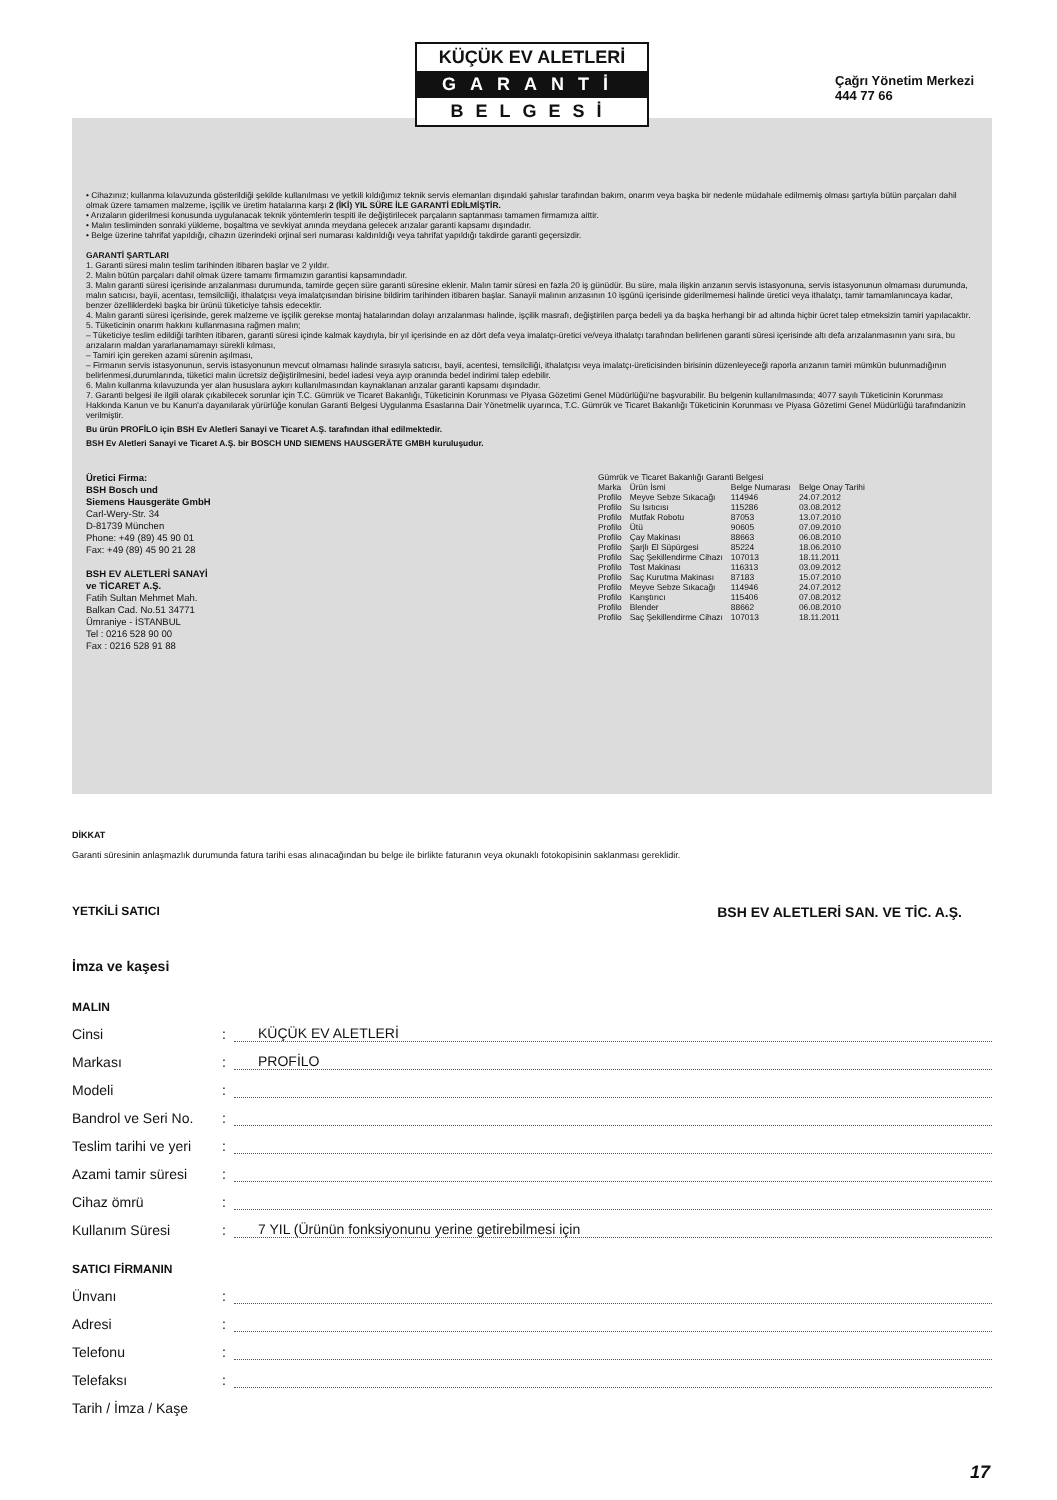KÜÇÜK EV ALETLERİ
GARANTİ
BELGESİ
Çağrı Yönetim Merkezi
444 77 66
• Cihazınız; kullanma kılavuzunda gösterildiği şekilde kullanılması ve yetkili kıldığımız teknik servis elemanları dışındaki şahıslar tarafından bakım, onarım veya başka bir nedenle müdahale edilmemiş olması şartıyla bütün parçaları dahil olmak üzere tamamen malzeme, işçilik ve üretim hatalarına karşı 2 (İKİ) YIL SÜRE İLE GARANTİ EDİLMİŞTİR.
• Arızaların giderilmesi konusunda uygulanacak teknik yöntemlerin tespiti ile değiştirilecek parçaların saptanması tamamen firmamıza aittir.
• Malın tesliminden sonraki yükleme, boşaltma ve sevkiyat anında meydana gelecek arızalar garanti kapsamı dışındadır.
• Belge üzerine tahrifat yapıldığı, cihazın üzerindeki orjinal seri numarası kaldırıldığı veya tahrifat yapıldığı takdirde garanti geçersizdir.
GARANTİ ŞARTLARI
1. Garanti süresi malın teslim tarihinden itibaren başlar ve 2 yıldır.
2. Malın bütün parçaları dahil olmak üzere tamamı firmamızın garantisi kapsamındadır.
3. Malın garanti süresi içerisinde arızalanması durumunda, tamirde geçen süre garanti süresine eklenir. Malın tamir süresi en fazla 20 iş günüdür. Bu süre, mala ilişkin arızanın servis istasyonuna, servis istasyonunun olmaması durumunda, malın satıcısı, bayii, acentası, temsilciliği, ithalatçısı veya imalatçısından birisine bildirim tarihinden itibaren başlar. Sanayii malının arızasının 10 işgünü içerisinde giderilmemesi halinde üretici veya ithalatçı, tamir tamamlanıncaya kadar, benzer özelliklerdeki başka bir ürünü tüketiciye tahsis edecektir.
4. Malın garanti süresi içerisinde, gerek malzeme ve işçilik gerekse montaj hatalarından dolayı arızalanması halinde, işçilik masrafı, değiştirilen parça bedeli ya da başka herhangi bir ad altında hiçbir ücret talep etmeksizin tamiri yapılacaktır.
5. Tüketicinin onarım hakkını kullanmasına rağmen malın;
– Tüketiciye teslim edildiği tarihten itibaren, garanti süresi içinde kalmak kaydıyla, bir yıl içerisinde en az dört defa veya imalatçı-üretici ve/veya ithalatçı tarafından belirlenen garanti süresi içerisinde altı defa arızalanmasının yanı sıra, bu arızaların maldan yararlanamamayı sürekli kılması,
– Tamiri için gereken azami sürenin aşılması,
– Firmanın servis istasyonunun, servis istasyonunun mevcut olmaması halinde sırasıyla satıcısı, bayii, acentesi, temsilciliği, ithalatçısı veya imalatçı-üreticisinden birisinin düzenleyeceği raporla arızanın tamiri mümkün bulunmadığının belirlenmesi,durumlarında, tüketici malın ücretsiz değiştirilmesini, bedel iadesi veya ayıp oranında bedel indirimi talep edebilir.
6. Malın kullanma kılavuzunda yer alan hususlara aykırı kullanılmasından kaynaklanan arızalar garanti kapsamı dışındadır.
7. Garanti belgesi ile ilgili olarak çıkabilecek sorunlar için T.C. Gümrük ve Ticaret Bakanlığı, Tüketicinin Korunması ve Piyasa Gözetimi Genel Müdürlüğü'ne başvurabilir. Bu belgenin kullanılmasında; 4077 sayılı Tüketicinin Korunması Hakkında Kanun ve bu Kanun'a dayanılarak yürürlüğe konulan Garanti Belgesi Uygulanma Esaslarına Dair Yönetmelik uyarınca, T.C. Gümrük ve Ticaret Bakanlığı Tüketicinin Korunması ve Piyasa Gözetimi Genel Müdürlüğü tarafındanizin verilmiştir.
Bu ürün PROFİLO için BSH Ev Aletleri Sanayi ve Ticaret A.Ş. tarafından ithal edilmektedir.
BSH Ev Aletleri Sanayi ve Ticaret A.Ş. bir BOSCH UND SIEMENS HAUSGERÄTE GMBH kuruluşudur.
Üretici Firma:
BSH Bosch und
Siemens Hausgeräte GmbH
Carl-Wery-Str. 34
D-81739 München
Phone: +49 (89) 45 90 01
Fax: +49 (89) 45 90 21 28
BSH EV ALETLERİ SANAYİ
ve TİCARET A.Ş.
Fatih Sultan Mehmet Mah.
Balkan Cad. No.51 34771
Ümraniye - İSTANBUL
Tel : 0216 528 90 00
Fax : 0216 528 91 88
Gümrük ve Ticaret Bakanlığı Garanti Belgesi
| Marka | Ürün İsmi | Belge Numarası | Belge Onay Tarihi |
| --- | --- | --- | --- |
| Profilo | Meyve Sebze Sıkacağı | 114946 | 24.07.2012 |
| Profilo | Su Isıtıcısı | 115286 | 03.08.2012 |
| Profilo | Mutfak Robotu | 87053 | 13.07.2010 |
| Profilo | Ütü | 90605 | 07.09.2010 |
| Profilo | Çay Makinası | 88663 | 06.08.2010 |
| Profilo | Şarjlı El Süpürgesi | 85224 | 18.06.2010 |
| Profilo | Saç Şekillendirme Cihazı | 107013 | 18.11.2011 |
| Profilo | Tost Makinası | 116313 | 03.09.2012 |
| Profilo | Saç Kurutma Makinası | 87183 | 15.07.2010 |
| Profilo | Meyve Sebze Sıkacağı | 114946 | 24.07.2012 |
| Profilo | Karıştırıcı | 115406 | 07.08.2012 |
| Profilo | Blender | 88662 | 06.08.2010 |
| Profilo | Saç Şekillendirme Cihazı | 107013 | 18.11.2011 |
DİKKAT
Garanti süresinin anlaşmazlık durumunda fatura tarihi esas alınacağından bu belge ile birlikte faturanın veya okunaklı fotokopisinin saklanması gereklidir.
YETKİLİ SATICI BSH EV ALETLERİ SAN. VE TİC. A.Ş.
İmza ve kaşesi
MALIN
Cinsi: KÜÇÜK EV ALETLERİ
Markası: PROFİLO
Modeli:
Bandrol ve Seri No.:
Teslim tarihi ve yeri:
Azami tamir süresi:
Cihaz ömrü:
Kullanım Süresi: 7 YIL (Ürünün fonksiyonunu yerine getirebilmesi için
SATICI FİRMANIN
Ünvanı:
Adresi:
Telefonu:
Telefaksı:
Tarih / İmza / Kaşe
17